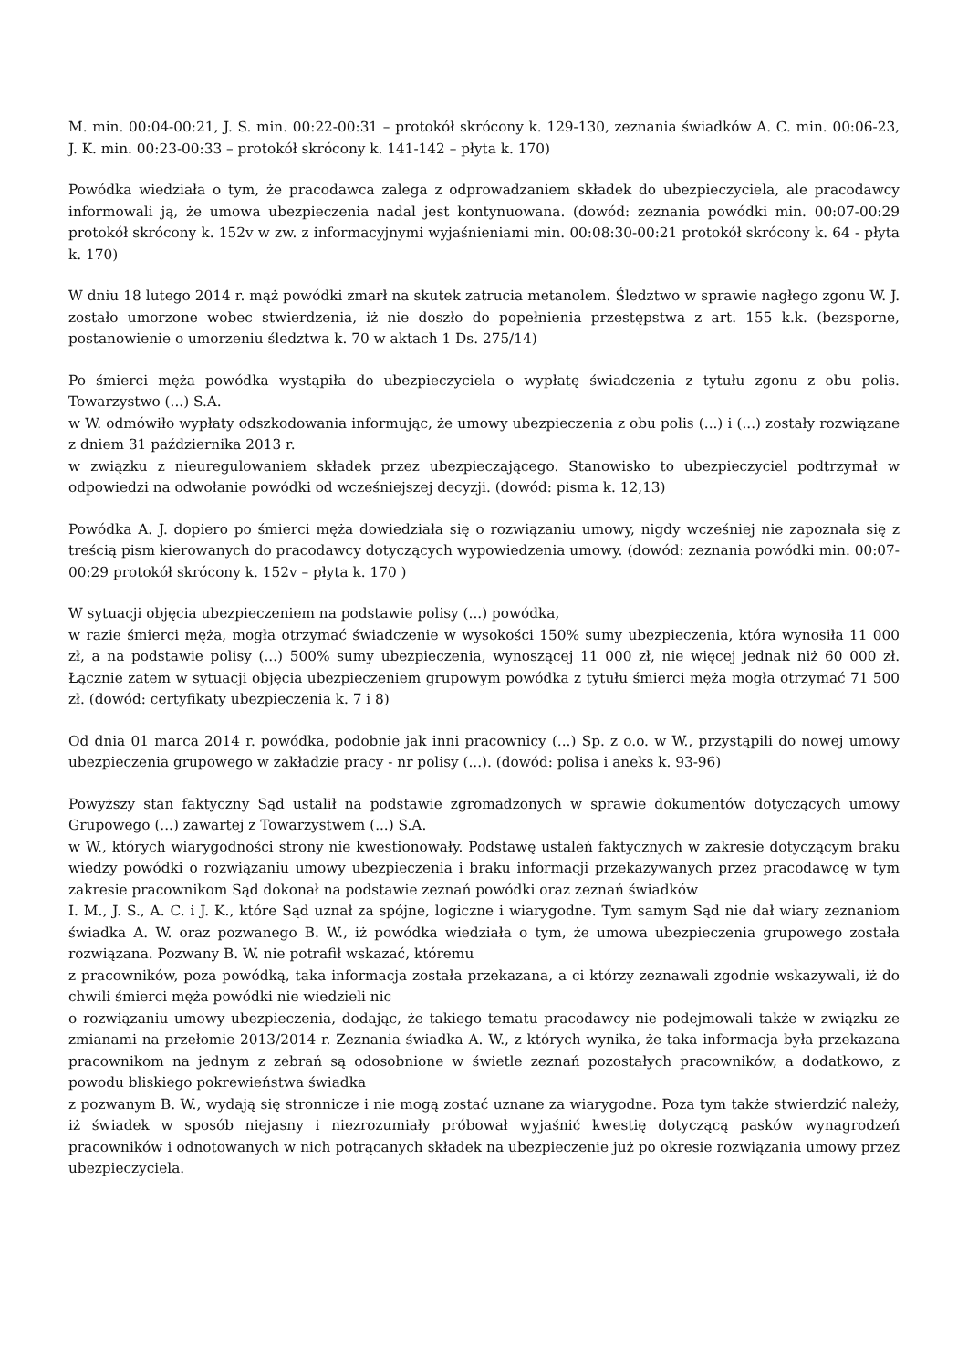M. min. 00:04-00:21, J. S. min. 00:22-00:31 – protokół skrócony k. 129-130, zeznania świadków A. C. min. 00:06-23, J. K. min. 00:23-00:33 – protokół skrócony k. 141-142 – płyta k. 170)
Powódka wiedziała o tym, że pracodawca zalega z odprowadzaniem składek do ubezpieczyciela, ale pracodawcy informowali ją, że umowa ubezpieczenia nadal jest kontynuowana. (dowód: zeznania powódki min. 00:07-00:29 protokół skrócony k. 152v w zw. z informacyjnymi wyjaśnieniami min. 00:08:30-00:21 protokół skrócony k. 64 - płyta k. 170)
W dniu 18 lutego 2014 r. mąż powódki zmarł na skutek zatrucia metanolem. Śledztwo w sprawie nagłego zgonu W. J. zostało umorzone wobec stwierdzenia, iż nie doszło do popełnienia przestępstwa z art. 155 k.k. (bezsporne, postanowienie o umorzeniu śledztwa k. 70 w aktach 1 Ds. 275/14)
Po śmierci męża powódka wystąpiła do ubezpieczyciela o wypłatę świadczenia z tytułu zgonu z obu polis. Towarzystwo (...) S.A.
w W. odmówiło wypłaty odszkodowania informując, że umowy ubezpieczenia z obu polis (...) i (...) zostały rozwiązane z dniem 31 października 2013 r.
w związku z nieuregulowaniem składek przez ubezpieczającego. Stanowisko to ubezpieczyciel podtrzymał w odpowiedzi na odwołanie powódki od wcześniejszej decyzji. (dowód: pisma k. 12,13)
Powódka A. J. dopiero po śmierci męża dowiedziała się o rozwiązaniu umowy, nigdy wcześniej nie zapoznała się z treścią pism kierowanych do pracodawcy dotyczących wypowiedzenia umowy. (dowód: zeznania powódki min. 00:07-00:29 protokół skrócony k. 152v – płyta k. 170 )
W sytuacji objęcia ubezpieczeniem na podstawie polisy (...) powódka,
w razie śmierci męża, mogła otrzymać świadczenie w wysokości 150% sumy ubezpieczenia, która wynosiła 11 000 zł, a na podstawie polisy (...) 500% sumy ubezpieczenia, wynoszącej 11 000 zł, nie więcej jednak niż 60 000 zł. Łącznie zatem w sytuacji objęcia ubezpieczeniem grupowym powódka z tytułu śmierci męża mogła otrzymać 71 500 zł. (dowód: certyfikaty ubezpieczenia k. 7 i 8)
Od dnia 01 marca 2014 r. powódka, podobnie jak inni pracownicy (...) Sp. z o.o. w W., przystąpili do nowej umowy ubezpieczenia grupowego w zakładzie pracy - nr polisy (...). (dowód: polisa i aneks k. 93-96)
Powyższy stan faktyczny Sąd ustalił na podstawie zgromadzonych w sprawie dokumentów dotyczących umowy Grupowego (...) zawartej z Towarzystwem (...) S.A.
w W., których wiarygodności strony nie kwestionowały. Podstawę ustaleń faktycznych w zakresie dotyczącym braku wiedzy powódki o rozwiązaniu umowy ubezpieczenia i braku informacji przekazywanych przez pracodawcę w tym zakresie pracownikom Sąd dokonał na podstawie zeznań powódki oraz zeznań świadków
I. M., J. S., A. C. i J. K., które Sąd uznał za spójne, logiczne i wiarygodne. Tym samym Sąd nie dał wiary zeznaniom świadka A. W. oraz pozwanego B. W., iż powódka wiedziała o tym, że umowa ubezpieczenia grupowego została rozwiązana. Pozwany B. W. nie potrafił wskazać, któremu
z pracowników, poza powódką, taka informacja została przekazana, a ci którzy zeznawali zgodnie wskazywali, iż do chwili śmierci męża powódki nie wiedzieli nic
o rozwiązaniu umowy ubezpieczenia, dodając, że takiego tematu pracodawcy nie podejmowali także w związku ze zmianami na przełomie 2013/2014 r. Zeznania świadka A. W., z których wynika, że taka informacja była przekazana pracownikom na jednym z zebrań są odosobnione w świetle zeznań pozostałych pracowników, a dodatkowo, z powodu bliskiego pokrewieństwa świadka
z pozwanym B. W., wydają się stronnicze i nie mogą zostać uznane za wiarygodne. Poza tym także stwierdzić należy, iż świadek w sposób niejasny i niezrozumiały próbował wyjaśnić kwestię dotyczącą pasków wynagrodzeń pracowników i odnotowanych w nich potrącanych składek na ubezpieczenie już po okresie rozwiązania umowy przez ubezpieczyciela.